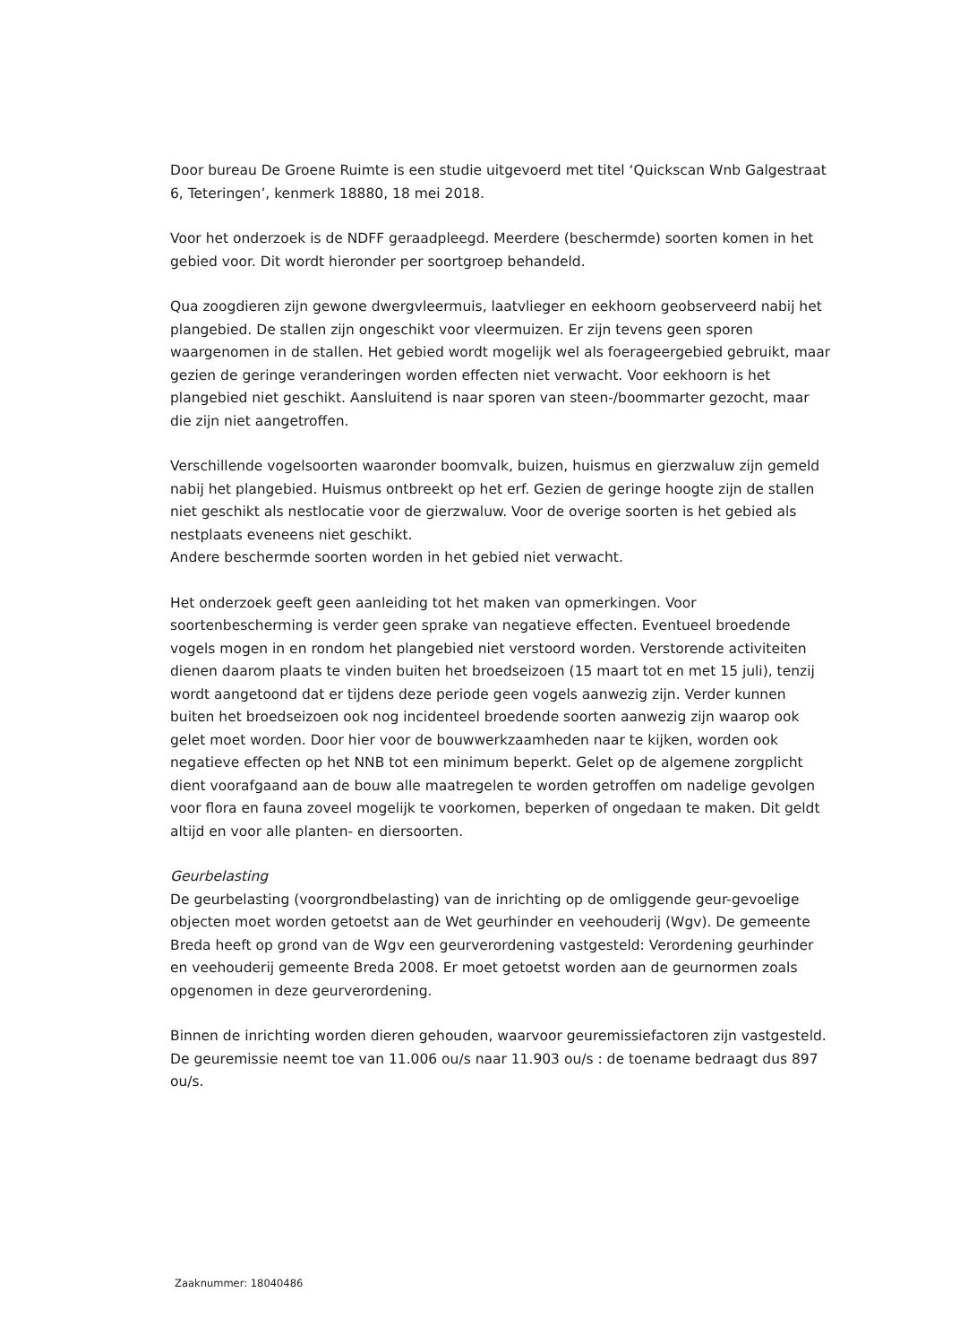Door bureau De Groene Ruimte is een studie uitgevoerd met titel ‘Quickscan Wnb Galgestraat 6, Teteringen’, kenmerk 18880, 18 mei 2018.
Voor het onderzoek is de NDFF geraadpleegd. Meerdere (beschermde) soorten komen in het gebied voor. Dit wordt hieronder per soortgroep behandeld.
Qua zoogdieren zijn gewone dwergvleermuis, laatvlieger en eekhoorn geobserveerd nabij het plangebied. De stallen zijn ongeschikt voor vleermuizen. Er zijn tevens geen sporen waargenomen in de stallen. Het gebied wordt mogelijk wel als foerageergebied gebruikt, maar gezien de geringe veranderingen worden effecten niet verwacht. Voor eekhoorn is het plangebied niet geschikt. Aansluitend is naar sporen van steen-/boommarter gezocht, maar die zijn niet aangetroffen.
Verschillende vogelsoorten waaronder boomvalk, buizen, huismus en gierzwaluw zijn gemeld nabij het plangebied. Huismus ontbreekt op het erf. Gezien de geringe hoogte zijn de stallen niet geschikt als nestlocatie voor de gierzwaluw. Voor de overige soorten is het gebied als nestplaats eveneens niet geschikt.
Andere beschermde soorten worden in het gebied niet verwacht.
Het onderzoek geeft geen aanleiding tot het maken van opmerkingen. Voor soortenbescherming is verder geen sprake van negatieve effecten. Eventueel broedende vogels mogen in en rondom het plangebied niet verstoord worden. Verstorende activiteiten dienen daarom plaats te vinden buiten het broedseizoen (15 maart tot en met 15 juli), tenzij wordt aangetoond dat er tijdens deze periode geen vogels aanwezig zijn. Verder kunnen buiten het broedseizoen ook nog incidenteel broedende soorten aanwezig zijn waarop ook gelet moet worden. Door hier voor de bouwwerkzaamheden naar te kijken, worden ook negatieve effecten op het NNB tot een minimum beperkt. Gelet op de algemene zorgplicht dient voorafgaand aan de bouw alle maatregelen te worden getroffen om nadelige gevolgen voor flora en fauna zoveel mogelijk te voorkomen, beperken of ongedaan te maken. Dit geldt altijd en voor alle planten- en diersoorten.
Geurbelasting
De geurbelasting (voorgrondbelasting) van de inrichting op de omliggende geur-gevoelige objecten moet worden getoetst aan de Wet geurhinder en veehouderij (Wgv). De gemeente Breda heeft op grond van de Wgv een geurverordening vastgesteld: Verordening geurhinder en veehouderij gemeente Breda 2008. Er moet getoetst worden aan de geurnormen zoals opgenomen in deze geurverordening.
Binnen de inrichting worden dieren gehouden, waarvoor geuremissiefactoren zijn vastgesteld. De geuremissie neemt toe van 11.006 ou/s naar 11.903 ou/s : de toename bedraagt dus 897 ou/s.
Zaaknummer: 18040486